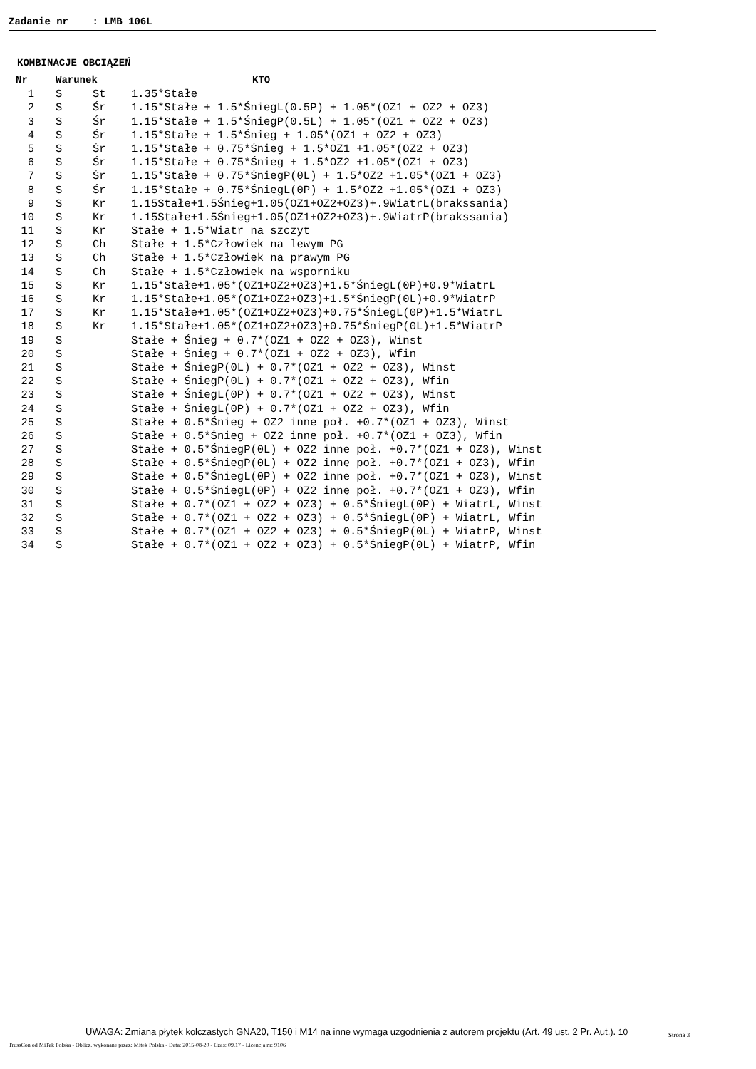Zadanie nr : LMB 106L
KOMBINACJE OBCIĄŻEŃ
| Nr | Warunek | | KTO |
| --- | --- | --- | --- |
| 1 | S | St | 1.35*Stałe |
| 2 | S | Śr | 1.15*Stałe + 1.5*ŚniegL(0.5P) + 1.05*(OZ1 + OZ2 + OZ3) |
| 3 | S | Śr | 1.15*Stałe + 1.5*ŚniegP(0.5L) + 1.05*(OZ1 + OZ2 + OZ3) |
| 4 | S | Śr | 1.15*Stałe + 1.5*Śnieg + 1.05*(OZ1 + OZ2 + OZ3) |
| 5 | S | Śr | 1.15*Stałe + 0.75*Śnieg + 1.5*OZ1 +1.05*(OZ2 + OZ3) |
| 6 | S | Śr | 1.15*Stałe + 0.75*Śnieg + 1.5*OZ2 +1.05*(OZ1 + OZ3) |
| 7 | S | Śr | 1.15*Stałe + 0.75*ŚniegP(0L) + 1.5*OZ2 +1.05*(OZ1 + OZ3) |
| 8 | S | Śr | 1.15*Stałe + 0.75*ŚniegL(0P) + 1.5*OZ2 +1.05*(OZ1 + OZ3) |
| 9 | S | Kr | 1.15Stałe+1.5Śnieg+1.05(OZ1+OZ2+OZ3)+.9WiatrL(brakssania) |
| 10 | S | Kr | 1.15Stałe+1.5Śnieg+1.05(OZ1+OZ2+OZ3)+.9WiatrP(brakssania) |
| 11 | S | Kr | Stałe + 1.5*Wiatr na szczyt |
| 12 | S | Ch | Stałe + 1.5*Człowiek na lewym PG |
| 13 | S | Ch | Stałe + 1.5*Człowiek na prawym PG |
| 14 | S | Ch | Stałe + 1.5*Człowiek na wsporniku |
| 15 | S | Kr | 1.15*Stałe+1.05*(OZ1+OZ2+OZ3)+1.5*ŚniegL(0P)+0.9*WiatrL |
| 16 | S | Kr | 1.15*Stałe+1.05*(OZ1+OZ2+OZ3)+1.5*ŚniegP(0L)+0.9*WiatrP |
| 17 | S | Kr | 1.15*Stałe+1.05*(OZ1+OZ2+OZ3)+0.75*ŚniegL(0P)+1.5*WiatrL |
| 18 | S | Kr | 1.15*Stałe+1.05*(OZ1+OZ2+OZ3)+0.75*ŚniegP(0L)+1.5*WiatrP |
| 19 | S | | Stałe + Śnieg + 0.7*(OZ1 + OZ2 + OZ3), Winst |
| 20 | S | | Stałe + Śnieg + 0.7*(OZ1 + OZ2 + OZ3), Wfin |
| 21 | S | | Stałe + ŚniegP(0L) + 0.7*(OZ1 + OZ2 + OZ3), Winst |
| 22 | S | | Stałe + ŚniegP(0L) + 0.7*(OZ1 + OZ2 + OZ3), Wfin |
| 23 | S | | Stałe + ŚniegL(0P) + 0.7*(OZ1 + OZ2 + OZ3), Winst |
| 24 | S | | Stałe + ŚniegL(0P) + 0.7*(OZ1 + OZ2 + OZ3), Wfin |
| 25 | S | | Stałe + 0.5*Śnieg + OZ2 inne poł. +0.7*(OZ1 + OZ3), Winst |
| 26 | S | | Stałe + 0.5*Śnieg + OZ2 inne poł. +0.7*(OZ1 + OZ3), Wfin |
| 27 | S | | Stałe + 0.5*ŚniegP(0L) + OZ2 inne poł. +0.7*(OZ1 + OZ3), Winst |
| 28 | S | | Stałe + 0.5*ŚniegP(0L) + OZ2 inne poł. +0.7*(OZ1 + OZ3), Wfin |
| 29 | S | | Stałe + 0.5*ŚniegL(0P) + OZ2 inne poł. +0.7*(OZ1 + OZ3), Winst |
| 30 | S | | Stałe + 0.5*ŚniegL(0P) + OZ2 inne poł. +0.7*(OZ1 + OZ3), Wfin |
| 31 | S | | Stałe + 0.7*(OZ1 + OZ2 + OZ3) + 0.5*ŚniegL(0P) + WiatrL, Winst |
| 32 | S | | Stałe + 0.7*(OZ1 + OZ2 + OZ3) + 0.5*ŚniegL(0P) + WiatrL, Wfin |
| 33 | S | | Stałe + 0.7*(OZ1 + OZ2 + OZ3) + 0.5*ŚniegP(0L) + WiatrP, Winst |
| 34 | S | | Stałe + 0.7*(OZ1 + OZ2 + OZ3) + 0.5*ŚniegP(0L) + WiatrP, Wfin |
UWAGA: Zmiana płytek kolczastych GNA20, T150 i M14 na inne wymaga uzgodnienia z autorem projektu (Art. 49 ust. 2 Pr. Aut.). 10
Strona 3
TrussCon od MiTek Polska - Oblicz. wykonane przez: Mitek Polska - Data: 2015-08-20 - Czas: 09.17 - Licencja nr: 9106